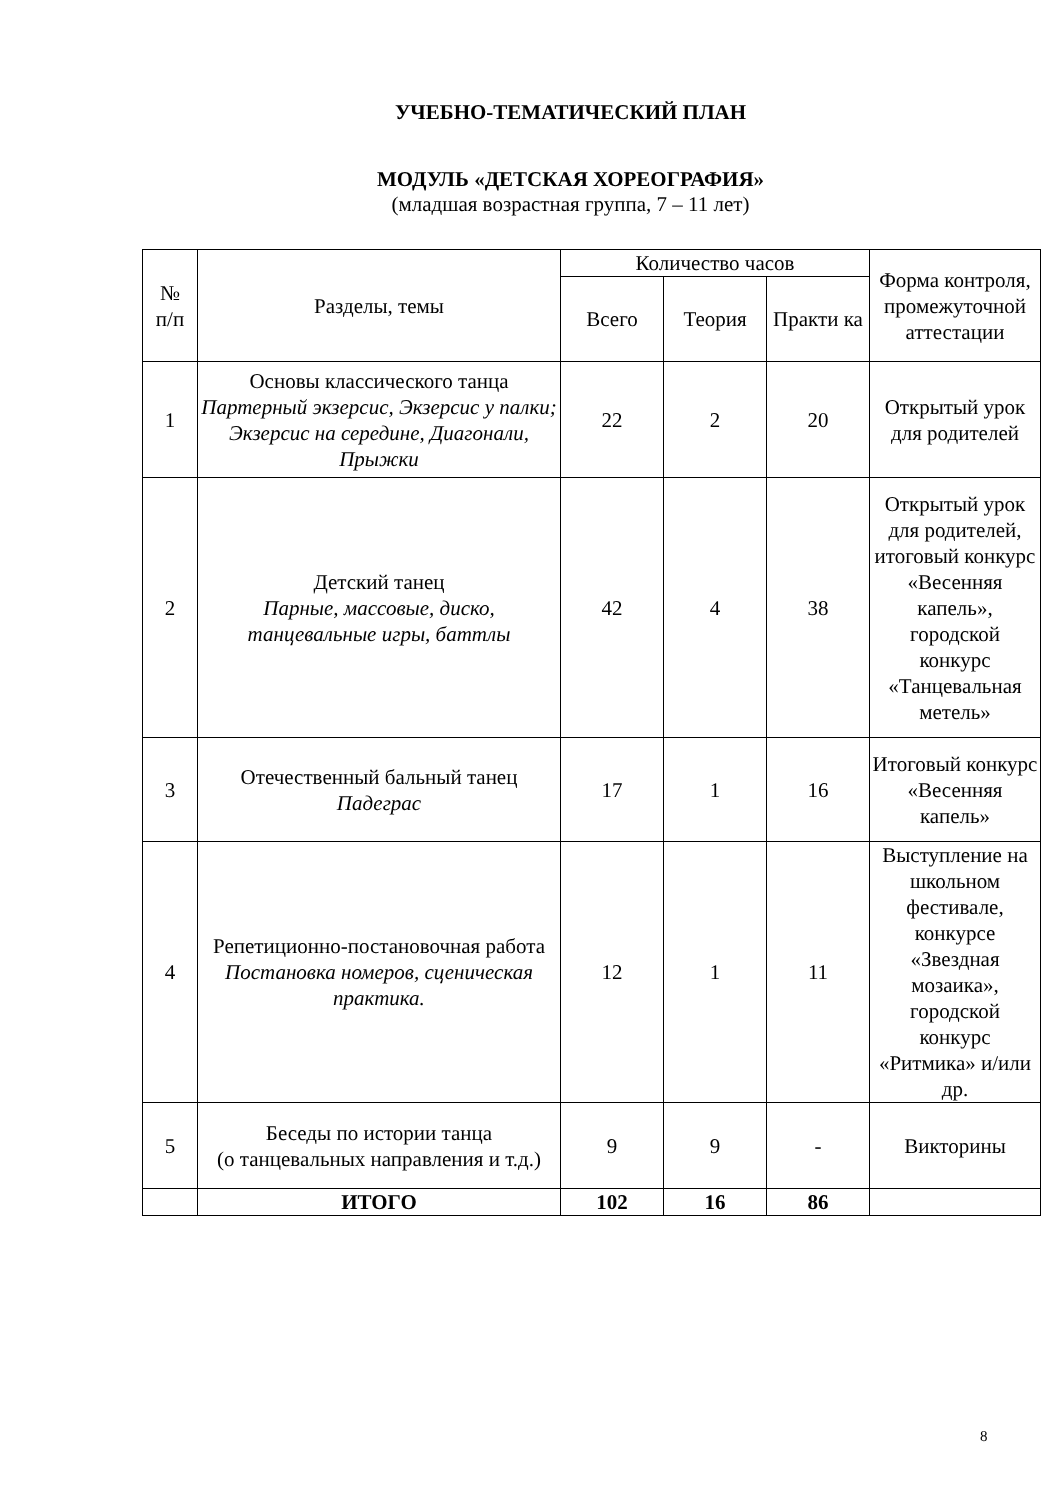УЧЕБНО-ТЕМАТИЧЕСКИЙ ПЛАН
МОДУЛЬ «ДЕТСКАЯ ХОРЕОГРАФИЯ»
(младшая возрастная группа, 7 – 11 лет)
| № п/п | Разделы, темы | Количество часов | | | Форма контроля, промежуточной аттестации |
| --- | --- | --- | --- | --- | --- |
| | | Всего | Теория | Практи ка | |
| 1 | Основы классического танца Партерный экзерсис, Экзерсис у палки; Экзерсис на середине, Диагонали, Прыжки | 22 | 2 | 20 | Открытый урок для родителей |
| 2 | Детский танец Парные, массовые, диско, танцевальные игры, баттлы | 42 | 4 | 38 | Открытый урок для родителей, итоговый конкурс «Весенняя капель», городской конкурс «Танцевальная метель» |
| 3 | Отечественный бальный танец Падеграс | 17 | 1 | 16 | Итоговый конкурс «Весенняя капель» |
| 4 | Репетиционно-постановочная работа Постановка номеров, сценическая практика. | 12 | 1 | 11 | Выступление на школьном фестивале, конкурсе «Звездная мозаика», городской конкурс «Ритмика» и/или др. |
| 5 | Беседы по истории танца (о танцевальных направления и т.д.) | 9 | 9 | - | Викторины |
| | ИТОГО | 102 | 16 | 86 | |
8